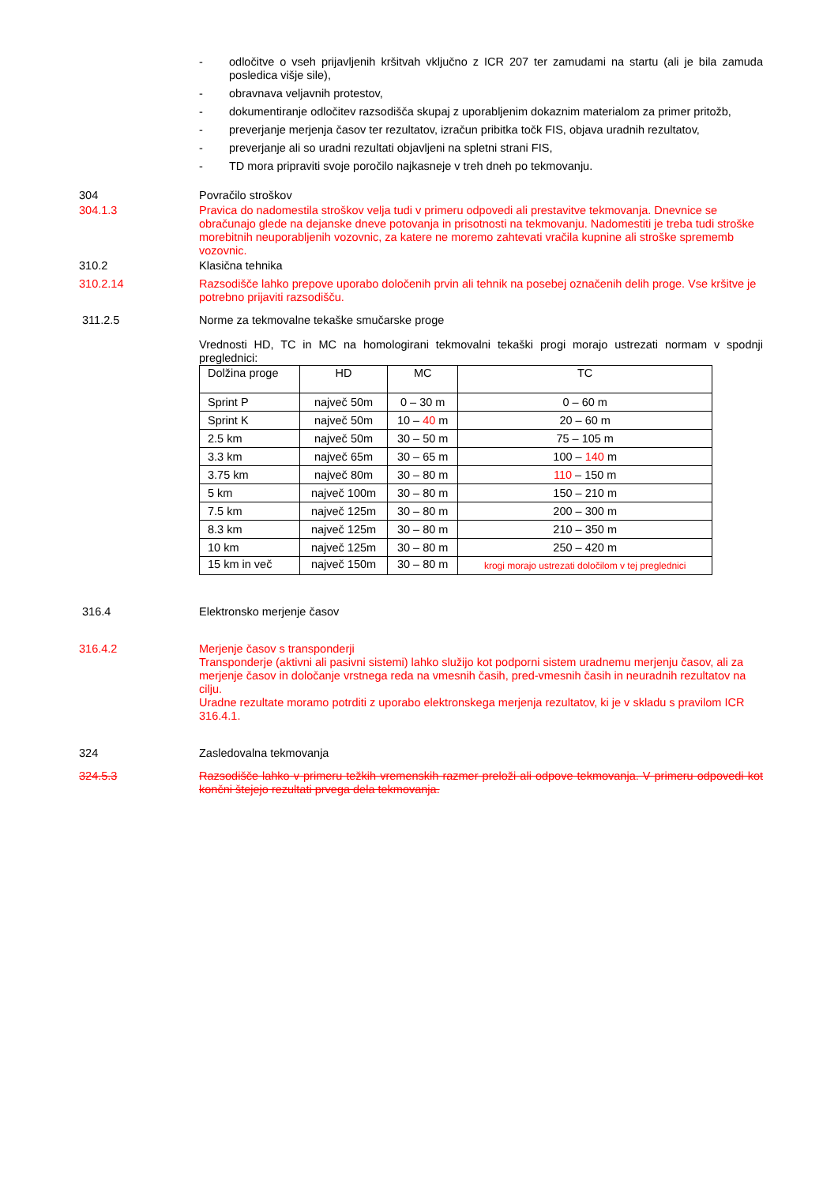- odločitve o vseh prijavljenih kršitvah vključno z ICR 207 ter zamudami na startu (ali je bila zamuda posledica višje sile),
- obravnava veljavnih protestov,
- dokumentiranje odločitev razsodišča skupaj z uporabljenim dokaznim materialom za primer pritožb,
- preverjanje merjenja časov ter rezultatov, izračun pribitka točk FIS, objava uradnih rezultatov,
- preverjanje ali so uradni rezultati objavljeni na spletni strani FIS,
- TD mora pripraviti svoje poročilo najkasneje v treh dneh po tekmovanju.
304 Povračilo stroškov
304.1.3 Pravica do nadomestila stroškov velja tudi v primeru odpovedi ali prestavitve tekmovanja. Dnevnice se obračunajo glede na dejanske dneve potovanja in prisotnosti na tekmovanju. Nadomestiti je treba tudi stroške morebitnih neuporabljenih vozovnic, za katere ne moremo zahtevati vračila kupnine ali stroške sprememb vozovnic.
310.2 Klasična tehnika
310.2.14 Razsodišče lahko prepove uporabo določenih prvin ali tehnik na posebej označenih delih proge. Vse kršitve je potrebno prijaviti razsodišču.
311.2.5 Norme za tekmovalne tekaške smučarske proge
Vrednosti HD, TC in MC na homologirani tekmovalni tekaški progi morajo ustrezati normam v spodnji preglednici:
| Dolžina proge | HD | MC | TC |
| Sprint P | največ 50m | 0 – 30 m | 0 – 60 m |
| Sprint K | največ 50m | 10 – 40 m | 20 – 60 m |
| 2.5 km | največ 50m | 30 – 50 m | 75 – 105 m |
| 3.3 km | največ 65m | 30 – 65 m | 100 – 140 m |
| 3.75 km | največ 80m | 30 – 80 m | 110 – 150 m |
| 5 km | največ 100m | 30 – 80 m | 150 – 210 m |
| 7.5 km | največ 125m | 30 – 80 m | 200 – 300 m |
| 8.3 km | največ 125m | 30 – 80 m | 210 – 350 m |
| 10 km | največ 125m | 30 – 80 m | 250 – 420 m |
| 15 km in več | največ 150m | 30 – 80 m | krogi morajo ustrezati določilom v tej preglednici |
316.4 Elektronsko merjenje časov
316.4.2 Merjenje časov s transponderji
Transponderje (aktivni ali pasivni sistemi) lahko služijo kot podporni sistem uradnemu merjenju časov, ali za merjenje časov in določanje vrstnega reda na vmesnih časih, pred-vmesnih časih in neuradnih rezultatov na cilju.
Uradne rezultate moramo potrditi z uporabo elektronskega merjenja rezultatov, ki je v skladu s pravilom ICR 316.4.1.
324 Zasledovalna tekmovanja
324.5.3 Razsodišče lahko v primeru težkih vremenskih razmer preloži ali odpove tekmovanja. V primeru odpovedi kot končni štejejo rezultati prvega dela tekmovanja.